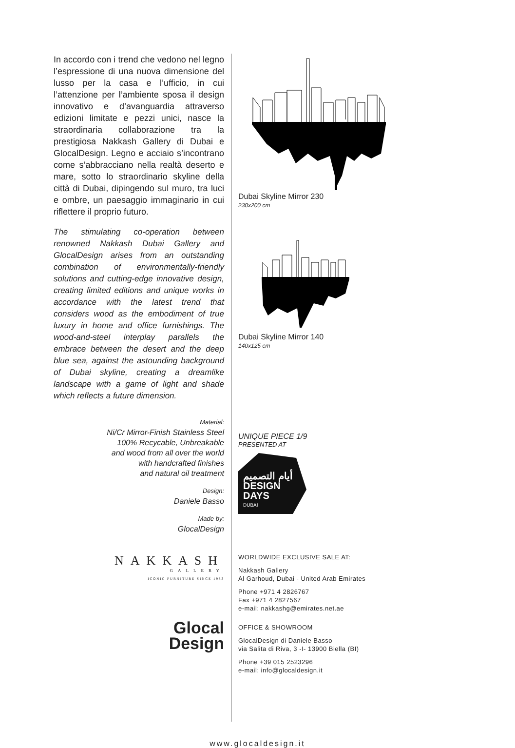In accordo con i trend che vedono nel legno l’espressione di una nuova dimensione del lusso per la casa e l’ufficio, in cui l’attenzione per l’ambiente sposa il design innovativo e d’avanguardia attraverso edizioni limitate e pezzi unici, nasce la straordinaria collaborazione tra la prestigiosa Nakkash Gallery di Dubai e GlocalDesign. Legno e acciaio s’incontrano come s’abbracciano nella realtà deserto e mare, sotto lo straordinario skyline della città di Dubai, dipingendo sul muro, tra luci e ombre, un paesaggio immaginario in cui riflettere il proprio futuro.
The stimulating co-operation between renowned Nakkash Dubai Gallery and GlocalDesign arises from an outstanding combination of environmentally-friendly solutions and cutting-edge innovative design, creating limited editions and unique works in accordance with the latest trend that considers wood as the embodiment of true luxury in home and office furnishings. The wood-and-steel interplay parallels the embrace between the desert and the deep blue sea, against the astounding background of Dubai skyline, creating a dreamlike landscape with a game of light and shade which reflects a future dimension.
Material:
Ni/Cr Mirror-Finish Stainless Steel
100% Recycable, Unbreakable
and wood from all over the world
with handcrafted finishes
and natural oil treatment
Design:
Daniele Basso
Made by:
GlocalDesign
NAKKASH
GALLERY
ICONIC FURNITURE SINCE 1983
Glocal
Design
Dubai Skyline Mirror 230
230x200 cm
Dubai Skyline Mirror 140
140x125 cm
UNIQUE PIECE 1/9
PRESENTED AT
أيام التصميم
DESIGN
DAYS
DUBAI
WORLDWIDE EXCLUSIVE SALE AT:
Nakkash Gallery
Al Garhoud, Dubai - United Arab Emirates
Phone +971 4 2826767
Fax +971 4 2827567
e-mail: nakkashg@emirates.net.ae
OFFICE & SHOWROOM
GlocalDesign di Daniele Basso
via Salita di Riva, 3 -I- 13900 Biella (BI)
Phone +39 015 2523296
e-mail: info@glocaldesign.it
www.glocaldesign.it